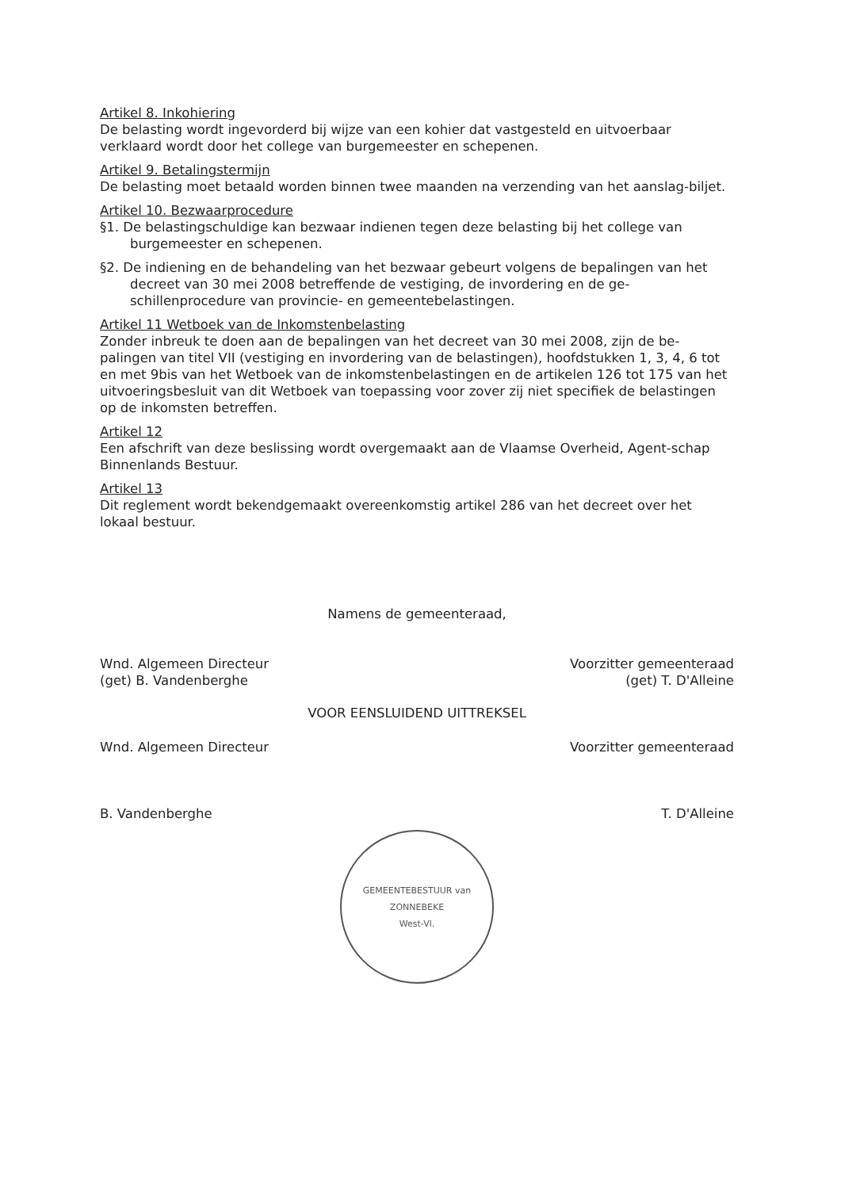Artikel 8. Inkohiering
De belasting wordt ingevorderd bij wijze van een kohier dat vastgesteld en uitvoerbaar verklaard wordt door het college van burgemeester en schepenen.
Artikel 9. Betalingstermijn
De belasting moet betaald worden binnen twee maanden na verzending van het aanslag-biljet.
Artikel 10. Bezwaarprocedure
§1. De belastingschuldige kan bezwaar indienen tegen deze belasting bij het college van burgemeester en schepenen.
§2. De indiening en de behandeling van het bezwaar gebeurt volgens de bepalingen van het decreet van 30 mei 2008 betreffende de vestiging, de invordering en de ge-schillenprocedure van provincie- en gemeentebelastingen.
Artikel 11 Wetboek van de Inkomstenbelasting
Zonder inbreuk te doen aan de bepalingen van het decreet van 30 mei 2008, zijn de be-palingen van titel VII (vestiging en invordering van de belastingen), hoofdstukken 1, 3, 4, 6 tot en met 9bis van het Wetboek van de inkomstenbelastingen en de artikelen 126 tot 175 van het uitvoeringsbesluit van dit Wetboek van toepassing voor zover zij niet specifiek de belastingen op de inkomsten betreffen.
Artikel 12
Een afschrift van deze beslissing wordt overgemaakt aan de Vlaamse Overheid, Agent-schap Binnenlands Bestuur.
Artikel 13
Dit reglement wordt bekendgemaakt overeenkomstig artikel 286 van het decreet over het lokaal bestuur.
Namens de gemeenteraad,
Wnd. Algemeen Directeur
(get) B. Vandenberghe
Voorzitter gemeenteraad
(get) T. D'Alleine
VOOR EENSLUIDEND UITTREKSEL
Wnd. Algemeen Directeur
B. Vandenberghe
Voorzitter gemeenteraad
T. D'Alleine
GEMEENTEBESTUUR van ZONNEBEKE
West-Vl.